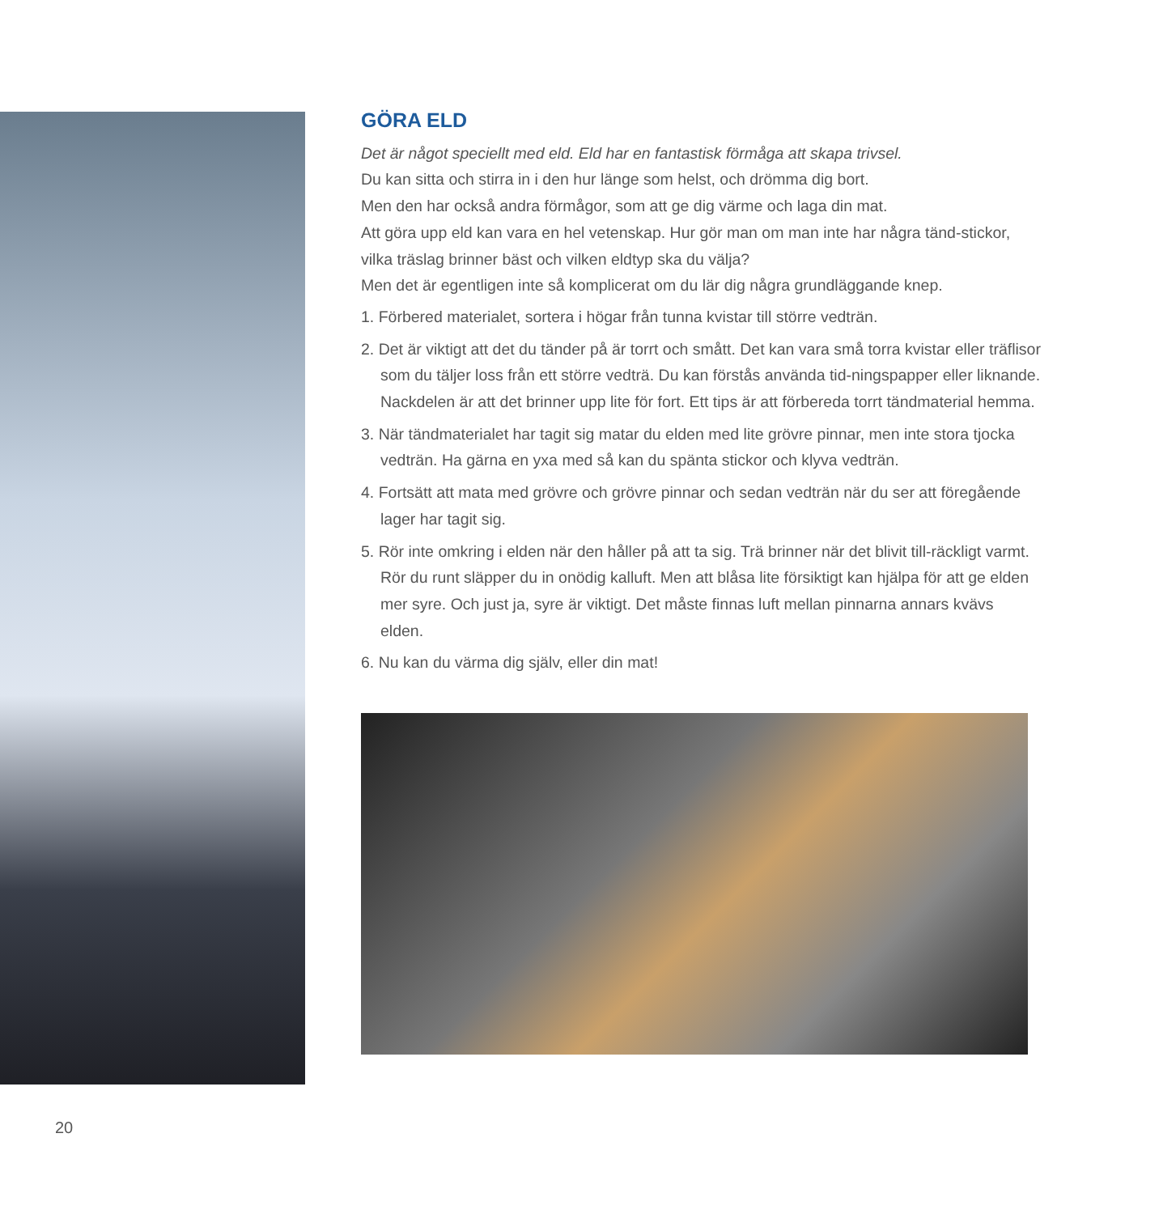GÖRA ELD
Det är något speciellt med eld. Eld har en fantastisk förmåga att skapa trivsel.
Du kan sitta och stirra in i den hur länge som helst, och drömma dig bort.
Men den har också andra förmågor, som att ge dig värme och laga din mat.
Att göra upp eld kan vara en hel vetenskap. Hur gör man om man inte har några tänd-stickor, vilka träslag brinner bäst och vilken eldtyp ska du välja?
Men det är egentligen inte så komplicerat om du lär dig några grundläggande knep.
1. Förbered materialet, sortera i högar från tunna kvistar till större vedträn.
2. Det är viktigt att det du tänder på är torrt och smått. Det kan vara små torra kvistar eller träflisor som du täljer loss från ett större vedträ. Du kan förstås använda tid-ningspapper eller liknande. Nackdelen är att det brinner upp lite för fort. Ett tips är att förbereda torrt tändmaterial hemma.
3. När tändmaterialet har tagit sig matar du elden med lite grövre pinnar, men inte stora tjocka vedträn. Ha gärna en yxa med så kan du spänta stickor och klyva vedträn.
4. Fortsätt att mata med grövre och grövre pinnar och sedan vedträn när du ser att föregående lager har tagit sig.
5. Rör inte omkring i elden när den håller på att ta sig. Trä brinner när det blivit till-räckligt varmt. Rör du runt släpper du in onödig kalluft. Men att blåsa lite försiktigt kan hjälpa för att ge elden mer syre. Och just ja, syre är viktigt. Det måste finnas luft mellan pinnarna annars kvävs elden.
6. Nu kan du värma dig själv, eller din mat!
20